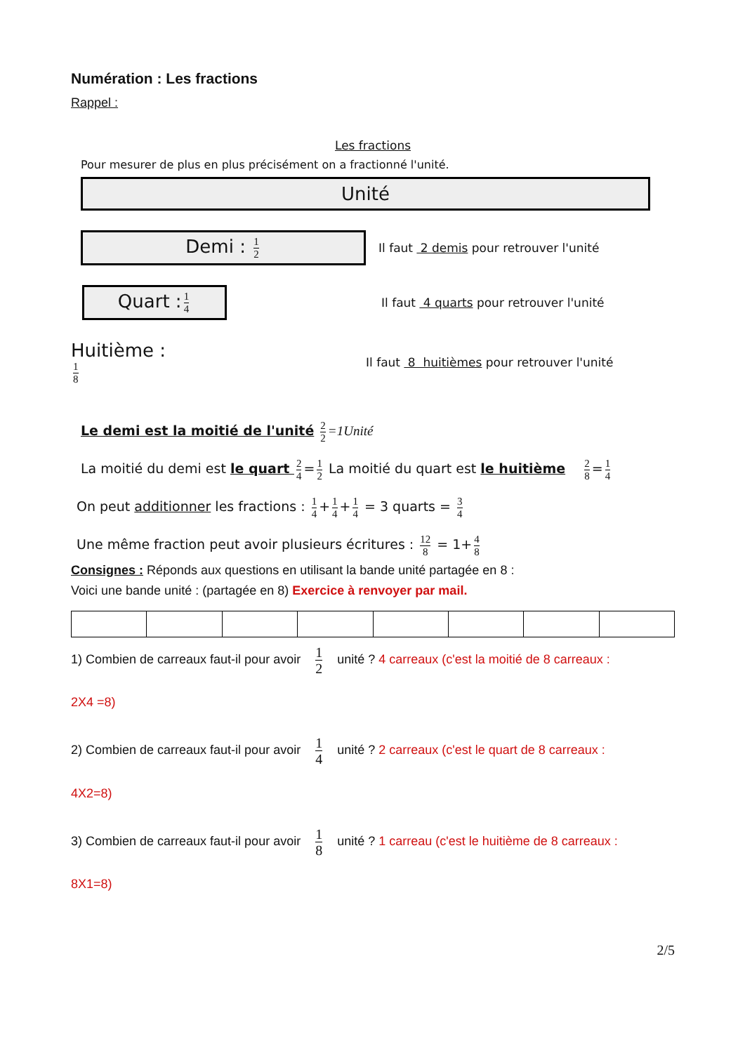Numération : Les fractions
Rappel :
Les fractions
Pour mesurer de plus en plus précisément on a fractionné l'unité.
Unité
Demi : 1 2
Il faut 2 demis pour retrouver l'unité
Quart : 1 4
Il faut 4 quarts pour retrouver l'unité
Huitième : 1 8
Il faut 8 huitièmes pour retrouver l'unité
Le demi est la moitié de l'unité 2 2 =1Unité
La moitié du demi est le quart 2 4 = 1 2 La moitié du quart est le huitième 2 8 = 1 4
On peut additionner les fractions : 1 4 + 1 4 + 1 4 = 3 quarts = 3 4
Une même fraction peut avoir plusieurs écritures : 12 8 = 1+ 4 8
Consignes : Réponds aux questions en utilisant la bande unité partagée en 8 :
Voici une bande unité : (partagée en 8) Exercice à renvoyer par mail.
1) Combien de carreaux faut-il pour avoir 1 2 unité ? 4 carreaux (c'est la moitié de 8 carreaux :
2X4 =8)
2) Combien de carreaux faut-il pour avoir 1 4 unité ? 2 carreaux (c'est le quart de 8 carreaux :
4X2=8)
3) Combien de carreaux faut-il pour avoir 1 8 unité ? 1 carreau (c'est le huitième de 8 carreaux :
8X1=8)
2/5